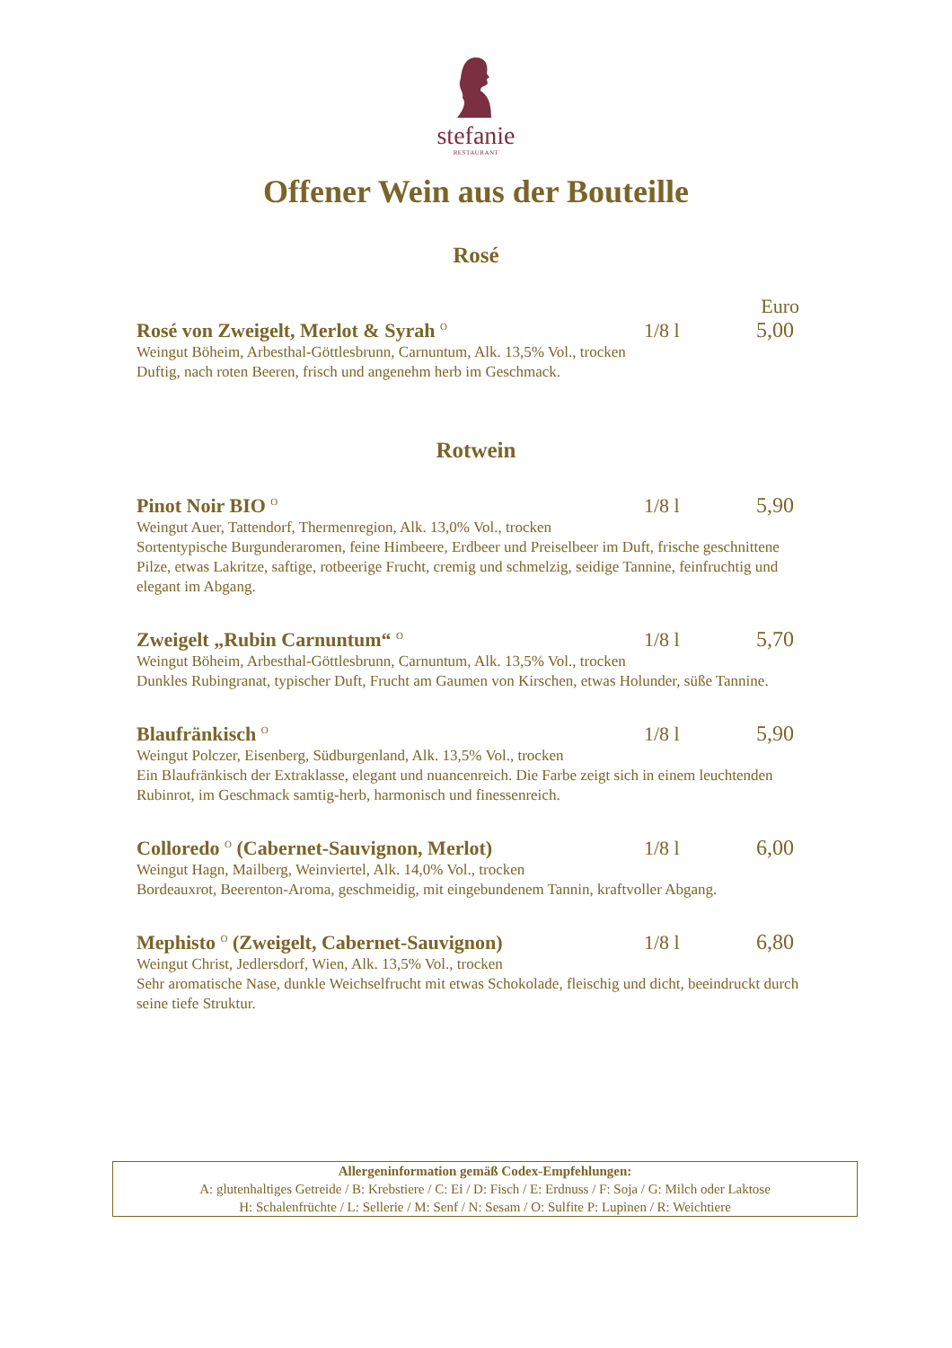stefanie
RESTAURANT
Offener Wein aus der Bouteille
Rosé
Euro
Rosé von Zweigelt, Merlot & Syrah <sup>O</sup> 1/8 l 5,00
Weingut Böheim, Arbesthal-Göttlesbrunn, Carnuntum, Alk. 13,5% Vol., trocken
Duftig, nach roten Beeren, frisch und angenehm herb im Geschmack.
Rotwein
Pinot Noir BIO <sup>O</sup> 1/8 l 5,90
Weingut Auer, Tattendorf, Thermenregion, Alk. 13,0% Vol., trocken
Sortentypische Burgunderaromen, feine Himbeere, Erdbeer und Preiselbeer im Duft, frische geschnittene Pilze, etwas Lakritze, saftige, rotbeerige Frucht, cremig und schmelzig, seidige Tannine, feinfruchtig und elegant im Abgang.
Zweigelt „Rubin Carnuntum“ <sup>O</sup> 1/8 l 5,70
Weingut Böheim, Arbesthal-Göttlesbrunn, Carnuntum, Alk. 13,5% Vol., trocken
Dunkles Rubingranat, typischer Duft, Frucht am Gaumen von Kirschen, etwas Holunder, süße Tannine.
Blaufränkisch <sup>O</sup> 1/8 l 5,90
Weingut Polczer, Eisenberg, Südburgenland, Alk. 13,5% Vol., trocken
Ein Blaufränkisch der Extraklasse, elegant und nuancenreich. Die Farbe zeigt sich in einem leuchtenden Rubinrot, im Geschmack samtig-herb, harmonisch und finessenreich.
Colloredo <sup>O</sup> (Cabernet-Sauvignon, Merlot) 1/8 l 6,00
Weingut Hagn, Mailberg, Weinviertel, Alk. 14,0% Vol., trocken
Bordeauxrot, Beerenton-Aroma, geschmeidig, mit eingebundenem Tannin, kraftvoller Abgang.
Mephisto <sup>O</sup> (Zweigelt, Cabernet-Sauvignon) 1/8 l 6,80
Weingut Christ, Jedlersdorf, Wien, Alk. 13,5% Vol., trocken
Sehr aromatische Nase, dunkle Weichselfrucht mit etwas Schokolade, fleischig und dicht, beeindruckt durch seine tiefe Struktur.
Allergeninformation gemäß Codex-Empfehlungen:
A: glutenhaltiges Getreide / B: Krebstiere / C: Ei / D: Fisch / E: Erdnuss / F: Soja / G: Milch oder Laktose
H: Schalenfrüchte / L: Sellerie / M: Senf / N: Sesam / O: Sulfite P: Lupinen / R: Weichtiere